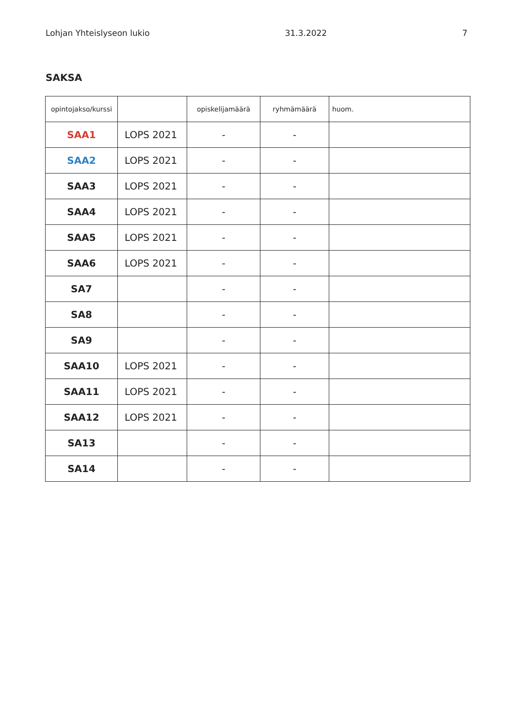Lohjan Yhteislyseon lukio 31.3.2022 7
SAKSA
| opintojakso/kurssi | | opiskelijamäärä | ryhmämäärä | huom. |
| --- | --- | --- | --- | --- |
| SAA1 | LOPS 2021 | - | - | |
| SAA2 | LOPS 2021 | - | - | |
| SAA3 | LOPS 2021 | - | - | |
| SAA4 | LOPS 2021 | - | - | |
| SAA5 | LOPS 2021 | - | - | |
| SAA6 | LOPS 2021 | - | - | |
| SA7 | | - | - | |
| SA8 | | - | - | |
| SA9 | | - | - | |
| SAA10 | LOPS 2021 | - | - | |
| SAA11 | LOPS 2021 | - | - | |
| SAA12 | LOPS 2021 | - | - | |
| SA13 | | - | - | |
| SA14 | | - | - | |